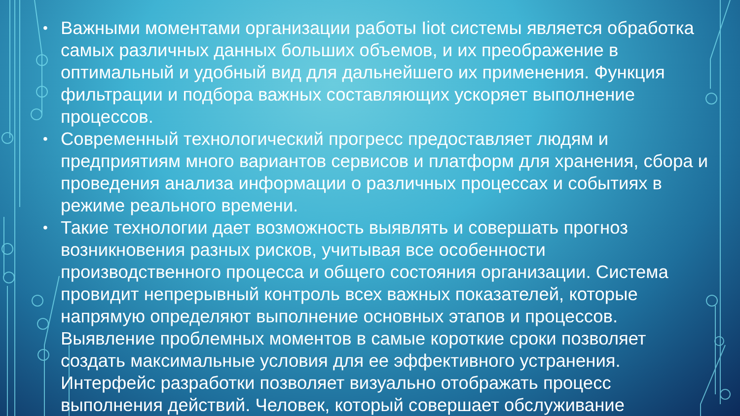• Важными моментами организации работы Iiot системы является обработка самых различных данных больших объемов, и их преображение в оптимальный и удобный вид для дальнейшего их применения. Функция фильтрации и подбора важных составляющих ускоряет выполнение процессов.
• Современный технологический прогресс предоставляет людям и предприятиям много вариантов сервисов и платформ для хранения, сбора и проведения анализа информации о различных процессах и событиях в режиме реального времени.
• Такие технологии дает возможность выявлять и совершать прогноз возникновения разных рисков, учитывая все особенности производственного процесса и общего состояния организации. Система провидит непрерывный контроль всех важных показателей, которые напрямую определяют выполнение основных этапов и процессов. Выявление проблемных моментов в самые короткие сроки позволяет создать максимальные условия для ее эффективного устранения. Интерфейс разработки позволяет визуально отображать процесс выполнения действий. Человек, который совершает обслуживание